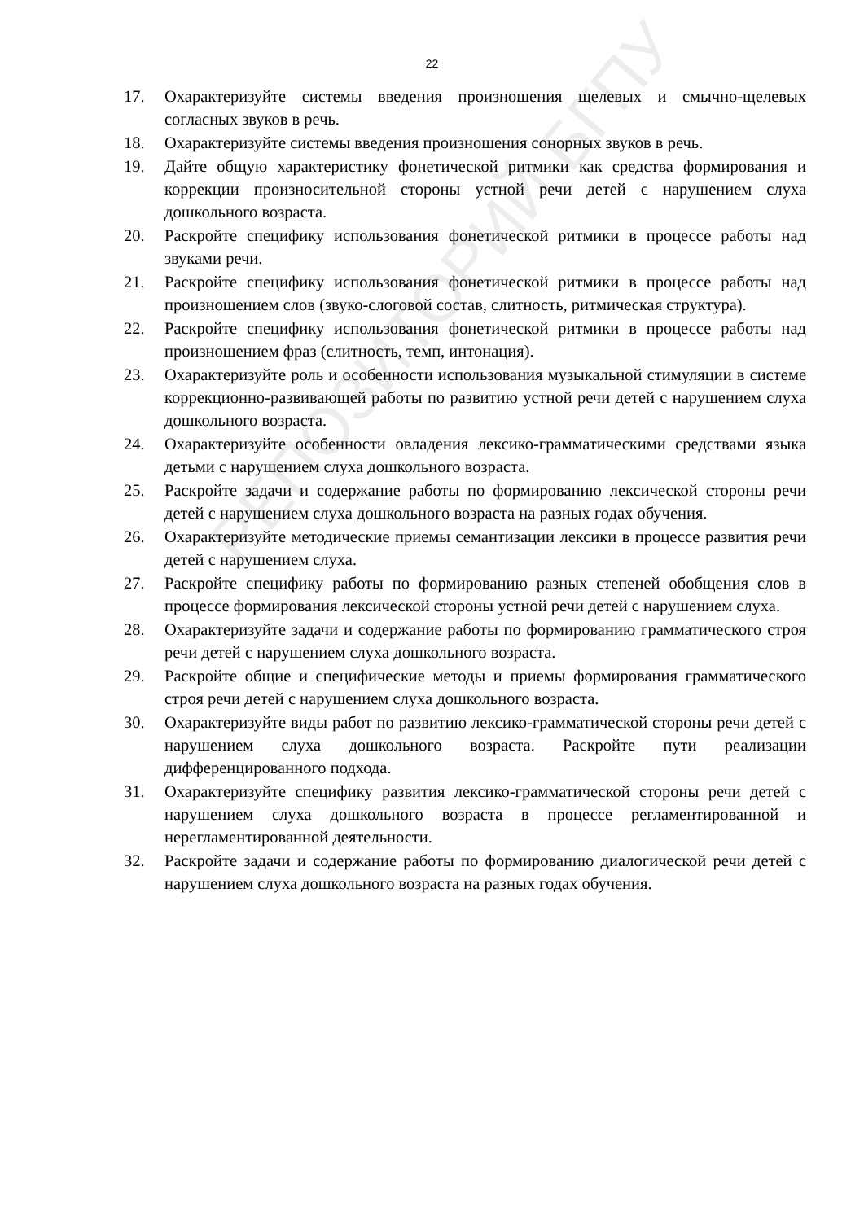РЕПОЗИТОРИЙ БГПУ
22
17. Охарактеризуйте системы введения произношения щелевых и смычно-щелевых согласных звуков в речь.
18. Охарактеризуйте системы введения произношения сонорных звуков в речь.
19. Дайте общую характеристику фонетической ритмики как средства формирования и коррекции произносительной стороны устной речи детей с нарушением слуха дошкольного возраста.
20. Раскройте специфику использования фонетической ритмики в процессе работы над звуками речи.
21. Раскройте специфику использования фонетической ритмики в процессе работы над произношением слов (звуко-слоговой состав, слитность, ритмическая структура).
22. Раскройте специфику использования фонетической ритмики в процессе работы над произношением фраз (слитность, темп, интонация).
23. Охарактеризуйте роль и особенности использования музыкальной стимуляции в системе коррекционно-развивающей работы по развитию устной речи детей с нарушением слуха дошкольного возраста.
24. Охарактеризуйте особенности овладения лексико-грамматическими средствами языка детьми с нарушением слуха дошкольного возраста.
25. Раскройте задачи и содержание работы по формированию лексической стороны речи детей с нарушением слуха дошкольного возраста на разных годах обучения.
26. Охарактеризуйте методические приемы семантизации лексики в процессе развития речи детей с нарушением слуха.
27. Раскройте специфику работы по формированию разных степеней обобщения слов в процессе формирования лексической стороны устной речи детей с нарушением слуха.
28. Охарактеризуйте задачи и содержание работы по формированию грамматического строя речи детей с нарушением слуха дошкольного возраста.
29. Раскройте общие и специфические методы и приемы формирования грамматического строя речи детей с нарушением слуха дошкольного возраста.
30. Охарактеризуйте виды работ по развитию лексико-грамматической стороны речи детей с нарушением слуха дошкольного возраста. Раскройте пути реализации дифференцированного подхода.
31. Охарактеризуйте специфику развития лексико-грамматической стороны речи детей с нарушением слуха дошкольного возраста в процессе регламентированной и нерегламентированной деятельности.
32. Раскройте задачи и содержание работы по формированию диалогической речи детей с нарушением слуха дошкольного возраста на разных годах обучения.